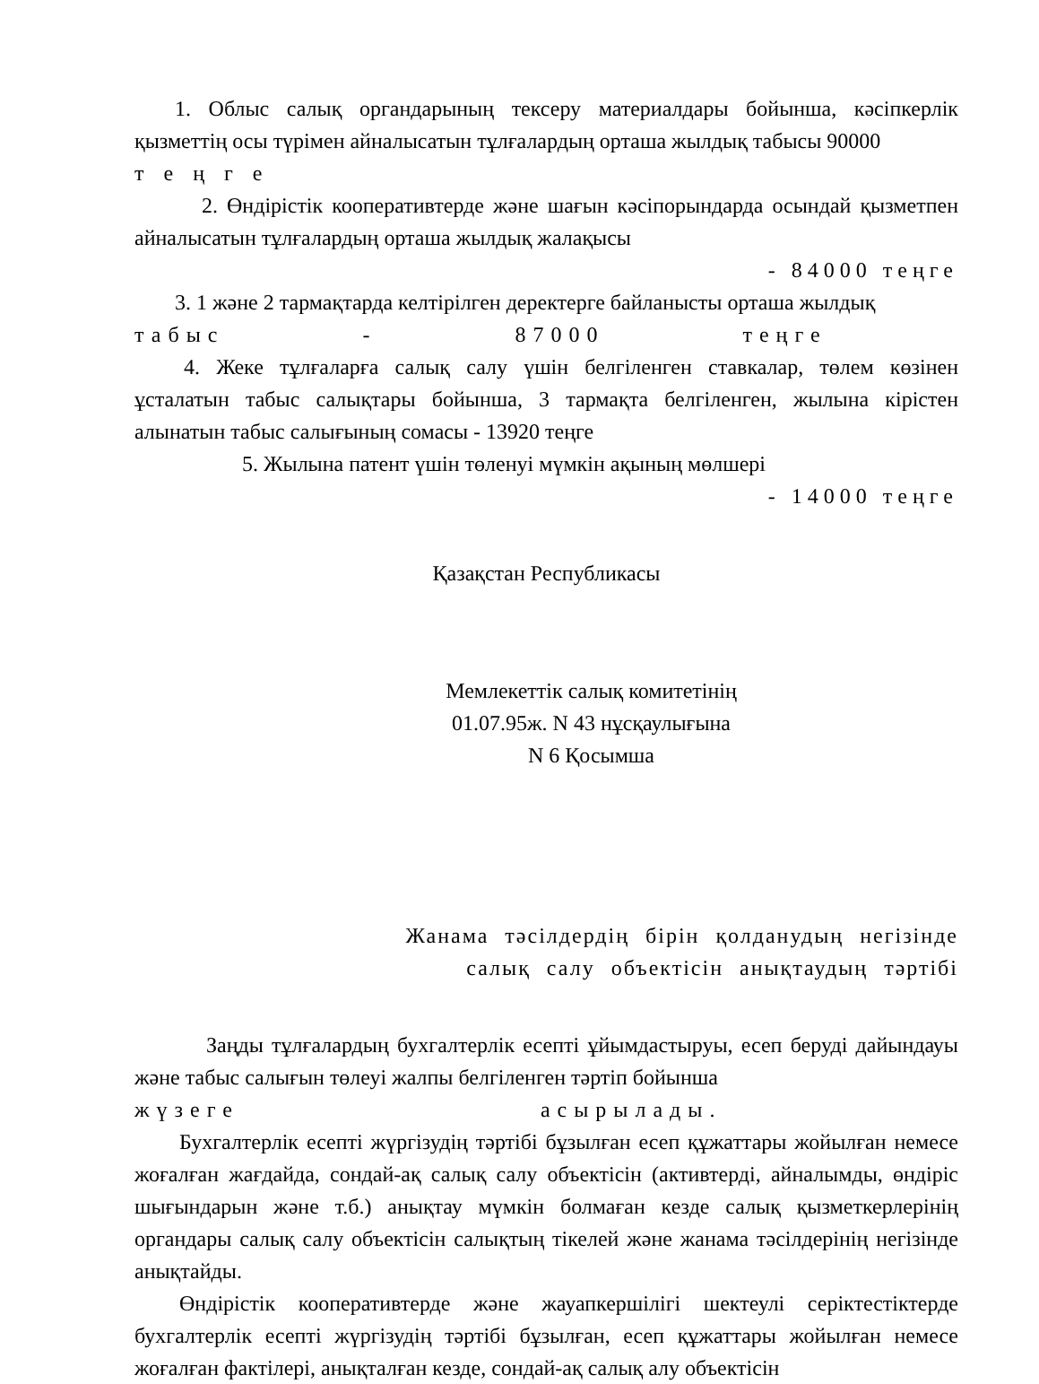1. Облыс салық органдарының тексеру материалдары бойынша, кәсіпкерлік қызметтің осы түрімен айналысатын тұлғалардың орташа жылдық табысы 90000
т е ң г е
2. Өндірістік кооперативтерде және шағын кәсіпорындарда осындай қызметпен айналысатын тұлғалардың орташа жылдық жалақысы
- 84000 теңге
3. 1 және 2 тармақтарда келтірілген деректерге байланысты орташа жылдық
табыс - 87000 теңге
4. Жеке тұлғаларға салық салу үшін белгіленген ставкалар, төлем көзінен ұсталатын табыс салықтары бойынша, 3 тармақта белгіленген, жылына кірістен алынатын табыс салығының сомасы - 13920 теңге
5. Жылына патент үшін төленуі мүмкін ақының мөлшері
- 14000 теңге
Қазақстан Республикасы
Мемлекеттік салық комитетінің
01.07.95ж. N 43 нұсқаулығына
N 6 Қосымша
Жанама тәсілдердің бірін қолданудың негізінде
салық салу объектісін анықтаудың тәртібі
Заңды тұлғалардың бухгалтерлік есепті ұйымдастыруы, есеп беруді дайындауы және табыс салығын төлеуі жалпы белгіленген тәртіп бойынша
жүзеге асырылады.
Бухгалтерлік есепті жүргізудің тәртібі бұзылған есеп құжаттары жойылған немесе жоғалған жағдайда, сондай-ақ салық салу объектісін (активтерді, айналымды, өндіріс шығындарын және т.б.) анықтау мүмкін болмаған кезде салық қызметкерлерінің органдары салық салу объектісін салықтың тікелей және жанама тәсілдерінің негізінде анықтайды.
Өндірістік кооперативтерде және жауапкершілігі шектеулі серіктестіктерде бухгалтерлік есепті жүргізудің тәртібі бұзылған, есеп құжаттары жойылған немесе жоғалған фактілері, анықталған кезде, сондай-ақ салық алу объектісін